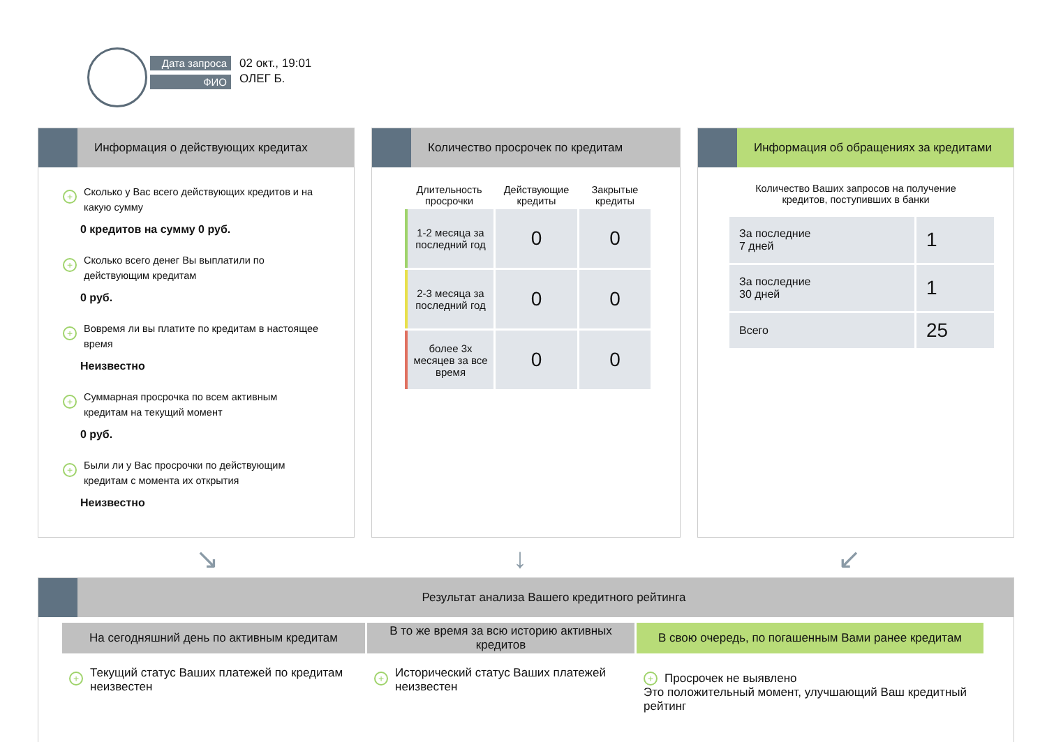Дата запроса
ФИО
02 окт., 19:01
ОЛЕГ Б.
Информация о действующих кредитах
+ Сколько у Вас всего действующих кредитов и на какую сумму
0 кредитов на сумму 0 руб.
+ Сколько всего денег Вы выплатили по действующим кредитам
0 руб.
+ Вовремя ли вы платите по кредитам в настоящее время
Неизвестно
+ Суммарная просрочка по всем активным кредитам на текущий момент
0 руб.
+ Были ли у Вас просрочки по действующим кредитам с момента их открытия
Неизвестно
Количество просрочек по кредитам
| Длительность просрочки | Действующие кредиты | Закрытые кредиты |
| --- | --- | --- |
| 1-2 месяца за последний год | 0 | 0 |
| 2-3 месяца за последний год | 0 | 0 |
| более 3х месяцев за все время | 0 | 0 |
Информация об обращениях за кредитами
Количество Ваших запросов на получение
кредитов, поступивших в банки
| За последние 7 дней | 1 |
| За последние 30 дней | 1 |
| Всего | 25 |
↘ ↓ ↙
Результат анализа Вашего кредитного рейтинга
На сегодняшний день по активным кредитам
+ Текущий статус Ваших платежей по кредитам неизвестен
В то же время за всю историю активных кредитов
+ Исторический статус Ваших платежей неизвестен
В свою очередь, по погашенным Вами ранее кредитам
+ Просрочек не выявлено
Это положительный момент, улучшающий Ваш кредитный рейтинг